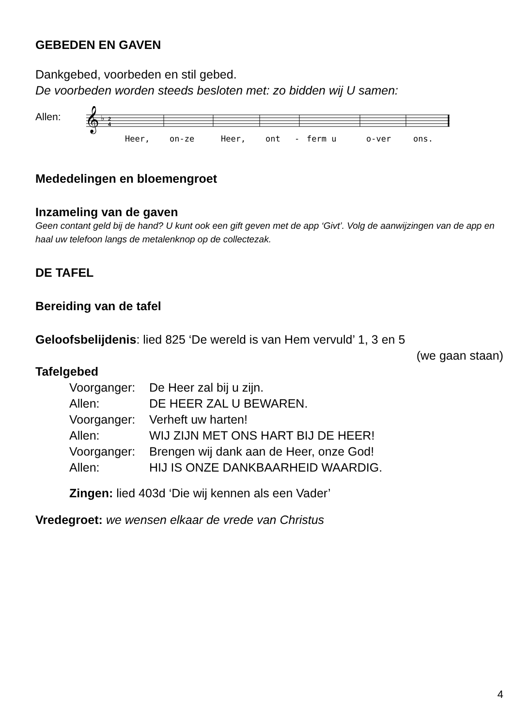GEBEDEN EN GAVEN
Dankgebed, voorbeden en stil gebed.
De voorbeden worden steeds besloten met: zo bidden wij U samen:
Allen:
𝄞
♭
2
4
Heer,
on-ze
Heer,
ont
-
ferm u
o-ver
ons.
Mededelingen en bloemengroet
Inzameling van de gaven
Geen contant geld bij de hand? U kunt ook een gift geven met de app ‘Givt’. Volg de aanwijzingen van de app en haal uw telefoon langs de metalenknop op de collectezak.
DE TAFEL
Bereiding van de tafel
Geloofsbelijdenis: lied 825 ‘De wereld is van Hem vervuld’ 1, 3 en 5
(we gaan staan)
Tafelgebed
Voorganger: De Heer zal bij u zijn.
Allen: DE HEER ZAL U BEWAREN.
Voorganger: Verheft uw harten!
Allen: WIJ ZIJN MET ONS HART BIJ DE HEER!
Voorganger: Brengen wij dank aan de Heer, onze God!
Allen: HIJ IS ONZE DANKBAARHEID WAARDIG.
Zingen: lied 403d ‘Die wij kennen als een Vader’
Vredegroet: we wensen elkaar de vrede van Christus
4